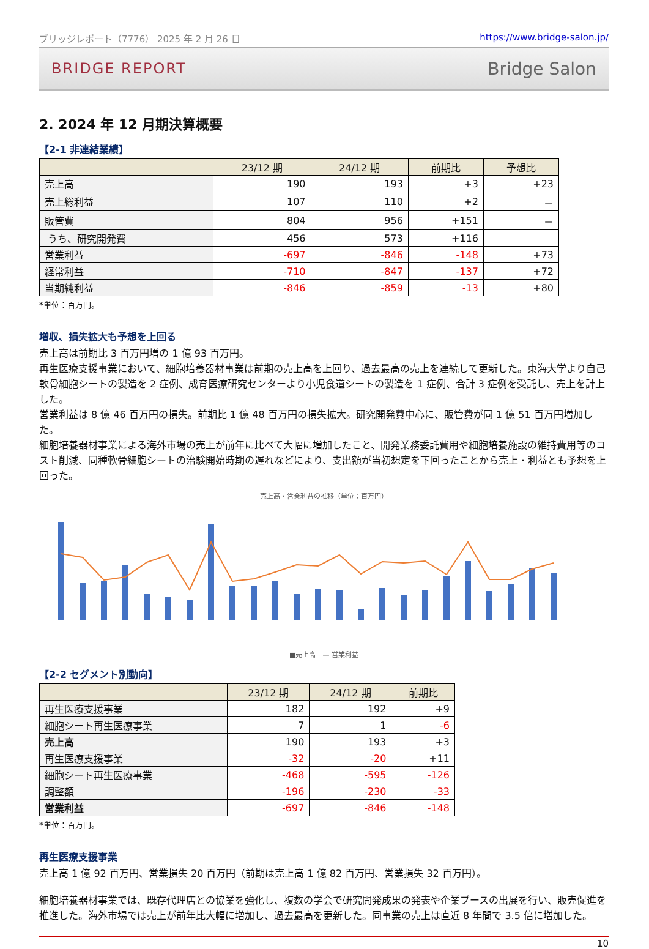ブリッジレポート（7776） 2025 年 2 月 26 日 https://www.bridge-salon.jp/
BRIDGE REPORT Bridge Salon
2. 2024 年 12 月期決算概要
【2-1 非連結業績】
| | 23/12 期 | 24/12 期 | 前期比 | 予想比 |
| --- | --- | --- | --- | --- |
| 売上高 | 190 | 193 | +3 | +23 |
| 売上総利益 | 107 | 110 | +2 | － |
| 販管費 | 804 | 956 | +151 | － |
| うち、研究開発費 | 456 | 573 | +116 | |
| 営業利益 | -697 | -846 | -148 | +73 |
| 経常利益 | -710 | -847 | -137 | +72 |
| 当期純利益 | -846 | -859 | -13 | +80 |
*単位：百万円。
増収、損失拡大も予想を上回る
売上高は前期比 3 百万円増の 1 億 93 百万円。
再生医療支援事業において、細胞培養器材事業は前期の売上高を上回り、過去最高の売上を連続して更新した。東海大学より自己軟骨細胞シートの製造を 2 症例、成育医療研究センターより小児食道シートの製造を 1 症例、合計 3 症例を受託し、売上を計上した。
営業利益は 8 億 46 百万円の損失。前期比 1 億 48 百万円の損失拡大。研究開発費中心に、販管費が同 1 億 51 百万円増加した。
細胞培養器材事業による海外市場の売上が前年に比べて大幅に増加したこと、開発業務委託費用や細胞培養施設の維持費用等のコスト削減、同種軟骨細胞シートの治験開始時期の遅れなどにより、支出額が当初想定を下回ったことから売上・利益とも予想を上回った。
売上高・営業利益の推移（単位：百万円）
■売上高　— 営業利益
【2-2 セグメント別動向】
| | 23/12 期 | 24/12 期 | 前期比 |
| --- | --- | --- | --- |
| 再生医療支援事業 | 182 | 192 | +9 |
| 細胞シート再生医療事業 | 7 | 1 | -6 |
| 売上高 | 190 | 193 | +3 |
| 再生医療支援事業 | -32 | -20 | +11 |
| 細胞シート再生医療事業 | -468 | -595 | -126 |
| 調整額 | -196 | -230 | -33 |
| 営業利益 | -697 | -846 | -148 |
*単位：百万円。
再生医療支援事業
売上高 1 億 92 百万円、営業損失 20 百万円（前期は売上高 1 億 82 百万円、営業損失 32 百万円）。
細胞培養器材事業では、既存代理店との協業を強化し、複数の学会で研究開発成果の発表や企業ブースの出展を行い、販売促進を推進した。海外市場では売上が前年比大幅に増加し、過去最高を更新した。同事業の売上は直近 8 年間で 3.5 倍に増加した。
10